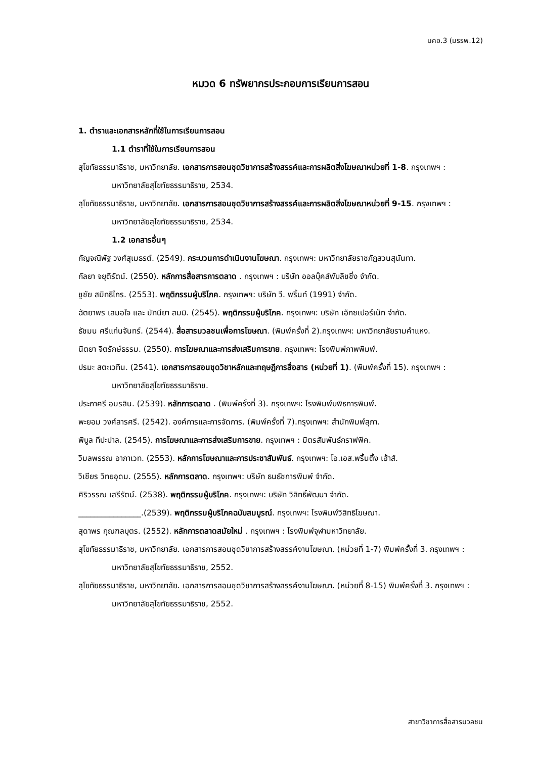มคอ.3 (มรรพ.12)
หมวด 6 ทรัพยากรประกอบการเรียนการสอน
1. ตำราและเอกสารหลักที่ใช้ในการเรียนการสอน
1.1 ตำราที่ใช้ในการเรียนการสอน
สุโขทัยธรรมาธิราช, มหาวิทยาลัย. เอกสารการสอนชุดวิชาการสร้างสรรค์และการผลิตสิ่งโฆษณาหน่วยที่ 1-8. กรุงเทพฯ : มหาวิทยาลัยสุโขทัยธรรมาธิราช, 2534.
สุโขทัยธรรมาธิราช, มหาวิทยาลัย. เอกสารการสอนชุดวิชาการสร้างสรรค์และการผลิตสิ่งโฆษณาหน่วยที่ 9-15. กรุงเทพฯ : มหาวิทยาลัยสุโขทัยธรรมาธิราช, 2534.
1.2 เอกสารอื่นๆ
กัญจณิพัฐ วงศ์สุเมธรต์. (2549). กระบวนการดำเนินงานโฆษณา. กรุงเทพฯ: มหาวิทยาลัยราชภัฏสวนสุนันทา.
กัลยา จยุติรัตน์. (2550). หลักการสื่อสารการตลาด . กรุงเทพฯ : บริษัท ออลบุ๊คส์พับลิชชิ่ง จำกัด.
ชูชัย สมิทธิไกร. (2553). พฤติกรรมผู้บริโภค. กรุงเทพฯ: บริษัท วี. พริ้นท์ (1991) จำกัด.
ฉัตยาพร เสมอใจ และ มัทนียา สมมิ. (2545). พฤติกรรมผู้บริโภค. กรุงเทพฯ: บริษัท เอ็กซเปอร์เน็ท จำกัด.
ธัชมน ศรีแก่นจันทร์. (2544). สื่อสารมวลชนเพื่อการโฆษณา. (พิมพ์ครั้งที่ 2).กรุงเทพฯ: มหาวิทยาลัยรามคำแหง.
นิตยา จิตรักษ์ธรรม. (2550). การโฆษณาและการส่งเสริมการขาย. กรุงเทพฯ: โรงพิมพ์ภาพพิมพ์.
ปรมะ สตะเวทิน. (2541). เอกสารการสอนชุดวิชาหลักและทฤษฎีการสื่อสาร (หน่วยที่ 1). (พิมพ์ครั้งที่ 15). กรุงเทพฯ : มหาวิทยาลัยสุโขทัยธรรมาธิราช.
ประภาศรี อมรสิน. (2539). หลักการตลาด . (พิมพ์ครั้งที่ 3). กรุงเทพฯ: โรงพิมพ์บพิธการพิมพ์.
พะยอม วงศ์สารศรี. (2542). องค์การและการจัดการ. (พิมพ์ครั้งที่ 7).กรุงเทพฯ: สำนักพิมพ์สุภา.
พิบูล ทีปะปาล. (2545). การโฆษณาและการส่งเสริมการขาย. กรุงเทพฯ : มิตรสัมพันธ์กราฟฟิค.
วิมลพรรณ อาภาเวท. (2553). หลักการโฆษณาและการประชาสัมพันธ์. กรุงเทพฯ: โอ.เอส.พริ้นติ้ง เฮ้าส์.
วิเชียร วิทยอุดม. (2555). หลักการตลาด. กรุงเทพฯ: บริษัท ธนธัชการพิมพ์ จำกัด.
ศิริวรรณ เสรีรัตน์. (2538). พฤติกรรมผู้บริโภค. กรุงเทพฯ: บริษัท วิสิทธิ์พัฒนา จำกัด.
________________.(2539). พฤติกรรมผู้บริโภคฉบับสมบูรณ์. กรุงเทพฯ: โรงพิมพ์วิสิทธิโฆษณา.
สุดาพร กุณฑลบุตร. (2552). หลักการตลาดสมัยใหม่ . กรุงเทพฯ : โรงพิมพ์จุฬามหาวิทยาลัย.
สุโขทัยธรรมาธิราช, มหาวิทยาลัย. เอกสารการสอนชุดวิชาการสร้างสรรค์งานโฆษณา. (หน่วยที่ 1-7) พิมพ์ครั้งที่ 3. กรุงเทพฯ : มหาวิทยาลัยสุโขทัยธรรมาธิราช, 2552.
สุโขทัยธรรมาธิราช, มหาวิทยาลัย. เอกสารการสอนชุดวิชาการสร้างสรรค์งานโฆษณา. (หน่วยที่ 8-15) พิมพ์ครั้งที่ 3. กรุงเทพฯ : มหาวิทยาลัยสุโขทัยธรรมาธิราช, 2552.
สาขาวิชาการสื่อสารมวลชน